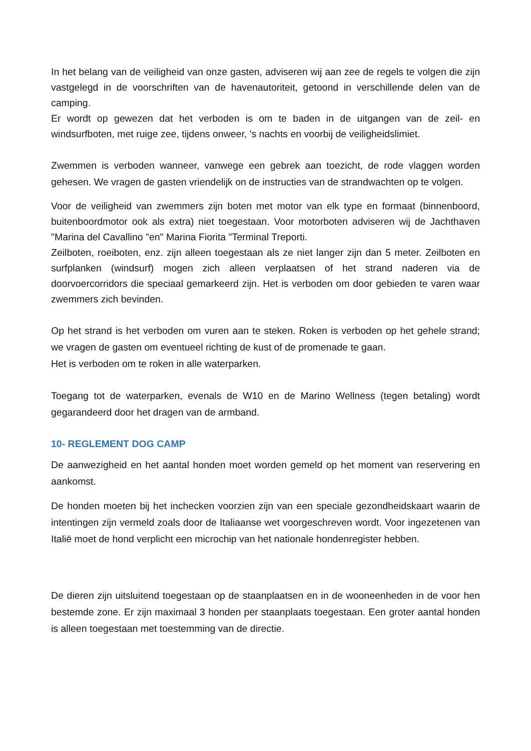In het belang van de veiligheid van onze gasten, adviseren wij aan zee de regels te volgen die zijn vastgelegd in de voorschriften van de havenautoriteit, getoond in verschillende delen van de camping.
Er wordt op gewezen dat het verboden is om te baden in de uitgangen van de zeil- en windsurfboten, met ruige zee, tijdens onweer, 's nachts en voorbij de veiligheidslimiet.
Zwemmen is verboden wanneer, vanwege een gebrek aan toezicht, de rode vlaggen worden gehesen. We vragen de gasten vriendelijk on de instructies van de strandwachten op te volgen.
Voor de veiligheid van zwemmers zijn boten met motor van elk type en formaat (binnenboord, buitenboordmotor ook als extra) niet toegestaan. Voor motorboten adviseren wij de Jachthaven "Marina del Cavallino "en" Marina Fiorita "Terminal Treporti.
Zeilboten, roeiboten, enz. zijn alleen toegestaan als ze niet langer zijn dan 5 meter. Zeilboten en surfplanken (windsurf) mogen zich alleen verplaatsen of het strand naderen via de doorvoercorridors die speciaal gemarkeerd zijn. Het is verboden om door gebieden te varen waar zwemmers zich bevinden.
Op het strand is het verboden om vuren aan te steken. Roken is verboden op het gehele strand; we vragen de gasten om eventueel richting de kust of de promenade te gaan.
Het is verboden om te roken in alle waterparken.
Toegang tot de waterparken, evenals de W10 en de Marino Wellness (tegen betaling) wordt gegarandeerd door het dragen van de armband.
10- REGLEMENT DOG CAMP
De aanwezigheid en het aantal honden moet worden gemeld op het moment van reservering en aankomst.
De honden moeten bij het inchecken voorzien zijn van een speciale gezondheidskaart waarin de intentingen zijn vermeld zoals door de Italiaanse wet voorgeschreven wordt. Voor ingezetenen van Italië moet de hond verplicht een microchip van het nationale hondenregister hebben.
De dieren zijn uitsluitend toegestaan op de staanplaatsen en in de wooneenheden in de voor hen bestemde zone. Er zijn maximaal 3 honden per staanplaats toegestaan. Een groter aantal honden is alleen toegestaan met toestemming van de directie.